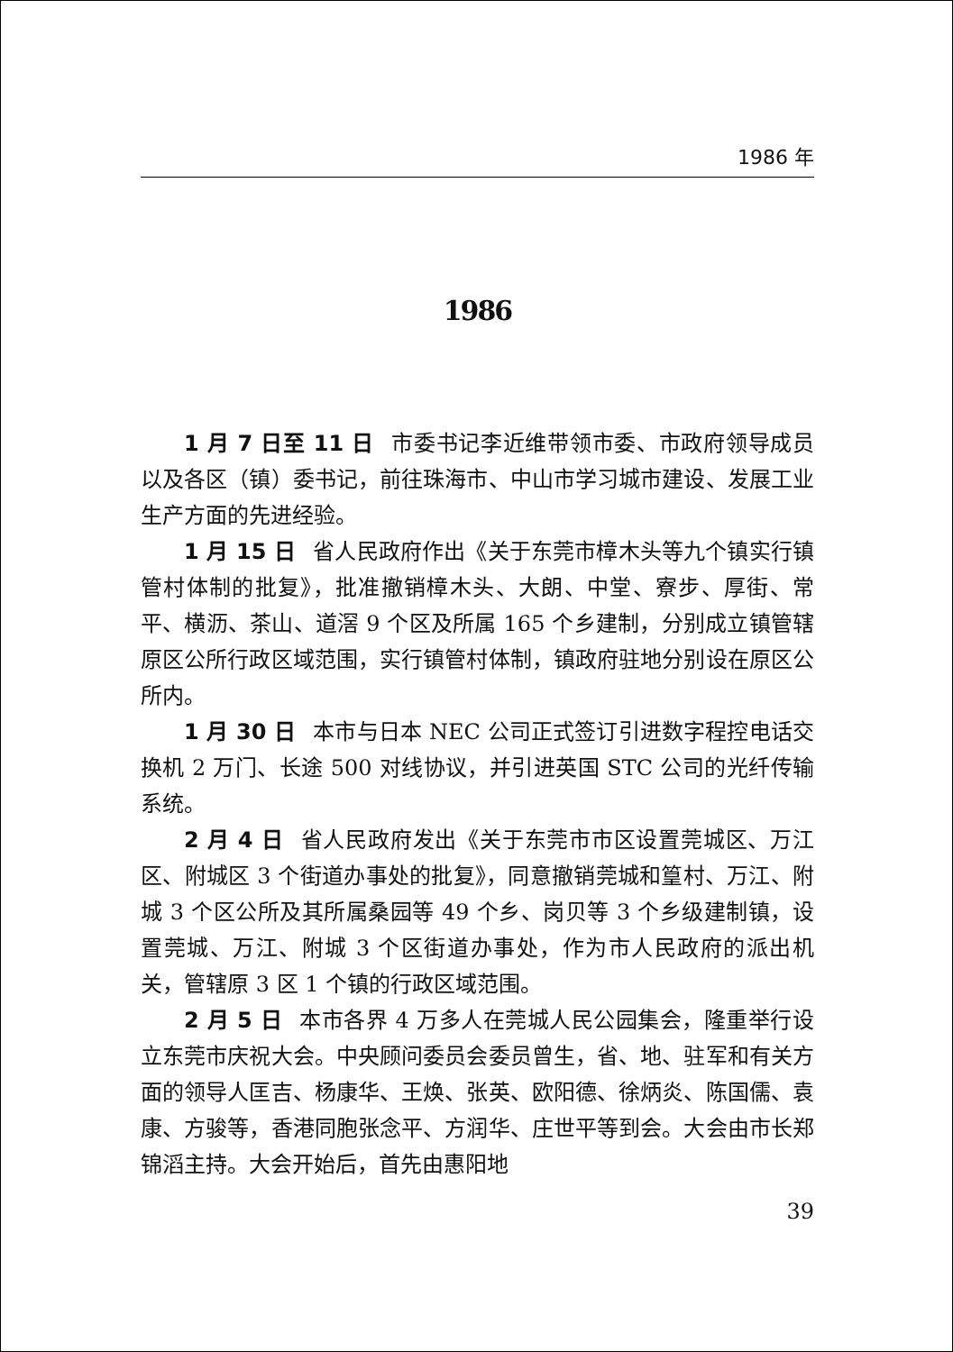1986 年
1986
1 月 7 日至 11 日 市委书记李近维带领市委、市政府领导成员以及各区（镇）委书记，前往珠海市、中山市学习城市建设、发展工业生产方面的先进经验。
1 月 15 日 省人民政府作出《关于东莞市樟木头等九个镇实行镇管村体制的批复》，批准撤销樟木头、大朗、中堂、寮步、厚街、常平、横沥、茶山、道滘 9 个区及所属 165 个乡建制，分别成立镇管辖原区公所行政区域范围，实行镇管村体制，镇政府驻地分别设在原区公所内。
1 月 30 日 本市与日本 NEC 公司正式签订引进数字程控电话交换机 2 万门、长途 500 对线协议，并引进英国 STC 公司的光纤传输系统。
2 月 4 日 省人民政府发出《关于东莞市市区设置莞城区、万江区、附城区 3 个街道办事处的批复》，同意撤销莞城和篁村、万江、附城 3 个区公所及其所属桑园等 49 个乡、岗贝等 3 个乡级建制镇，设置莞城、万江、附城 3 个区街道办事处，作为市人民政府的派出机关，管辖原 3 区 1 个镇的行政区域范围。
2 月 5 日 本市各界 4 万多人在莞城人民公园集会，隆重举行设立东莞市庆祝大会。中央顾问委员会委员曾生，省、地、驻军和有关方面的领导人匡吉、杨康华、王焕、张英、欧阳德、徐炳炎、陈国儒、袁康、方骏等，香港同胞张念平、方润华、庄世平等到会。大会由市长郑锦滔主持。大会开始后，首先由惠阳地
39